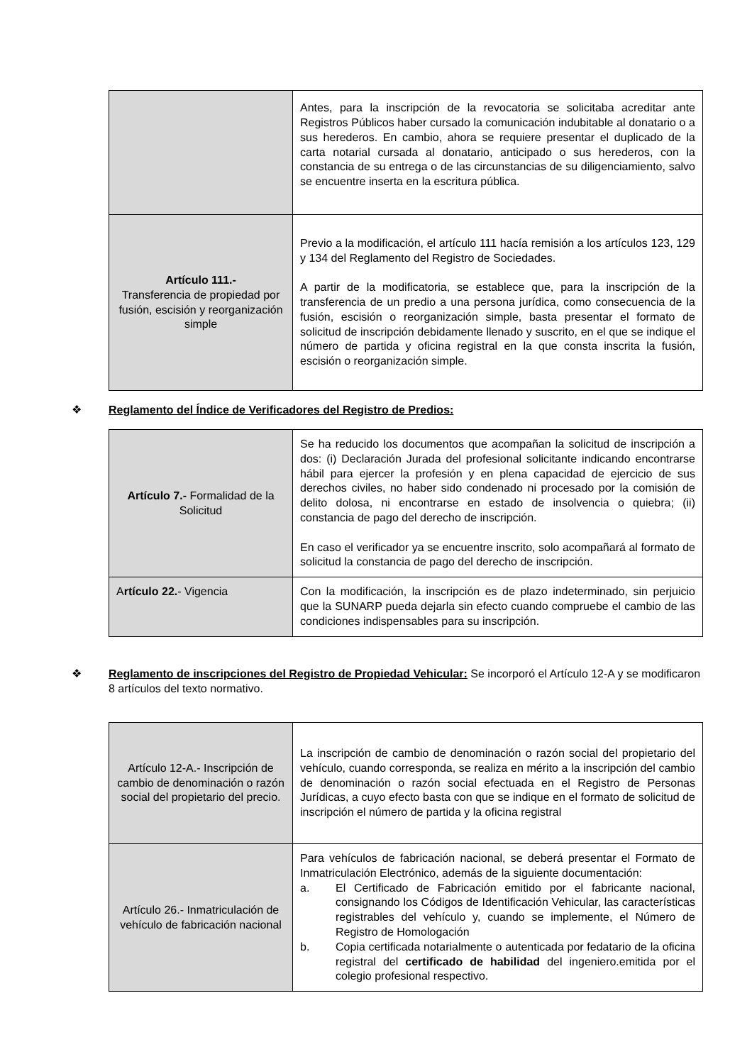| | Antes, para la inscripción de la revocatoria se solicitaba acreditar ante Registros Públicos haber cursado la comunicación indubitable al donatario o a sus herederos. En cambio, ahora se requiere presentar el duplicado de la carta notarial cursada al donatario, anticipado o sus herederos, con la constancia de su entrega o de las circunstancias de su diligenciamiento, salvo se encuentre inserta en la escritura pública. |
| Artículo 111.- Transferencia de propiedad por fusión, escisión y reorganización simple | Previo a la modificación, el artículo 111 hacía remisión a los artículos 123, 129 y 134 del Reglamento del Registro de Sociedades. A partir de la modificatoria, se establece que, para la inscripción de la transferencia de un predio a una persona jurídica, como consecuencia de la fusión, escisión o reorganización simple, basta presentar el formato de solicitud de inscripción debidamente llenado y suscrito, en el que se indique el número de partida y oficina registral en la que consta inscrita la fusión, escisión o reorganización simple. |
❖ Reglamento del Índice de Verificadores del Registro de Predios:
| Artículo 7.- Formalidad de la Solicitud | Se ha reducido los documentos que acompañan la solicitud de inscripción a dos: (i) Declaración Jurada del profesional solicitante indicando encontrarse hábil para ejercer la profesión y en plena capacidad de ejercicio de sus derechos civiles, no haber sido condenado ni procesado por la comisión de delito dolosa, ni encontrarse en estado de insolvencia o quiebra; (ii) constancia de pago del derecho de inscripción. En caso el verificador ya se encuentre inscrito, solo acompañará al formato de solicitud la constancia de pago del derecho de inscripción. |
| A rtículo 22. - Vigencia | Con la modificación, la inscripción es de plazo indeterminado, sin perjuicio que la SUNARP pueda dejarla sin efecto cuando compruebe el cambio de las condiciones indispensables para su inscripción. |
❖ Reglamento de inscripciones del Registro de Propiedad Vehicular: Se incorporó el Artículo 12-A y se modificaron 8 artículos del texto normativo.
| Artículo 12-A.- Inscripción de cambio de denominación o razón social del propietario del precio. | La inscripción de cambio de denominación o razón social del propietario del vehículo, cuando corresponda, se realiza en mérito a la inscripción del cambio de denominación o razón social efectuada en el Registro de Personas Jurídicas, a cuyo efecto basta con que se indique en el formato de solicitud de inscripción el número de partida y la oficina registral |
| Artículo 26.- Inmatriculación de vehículo de fabricación nacional | Para vehículos de fabricación nacional, se deberá presentar el Formato de Inmatriculación Electrónico, además de la siguiente documentación: a. El Certificado de Fabricación emitido por el fabricante nacional, consignando los Códigos de Identificación Vehicular, las características registrables del vehículo y, cuando se implemente, el Número de Registro de Homologación b. Copia certificada notarialmente o autenticada por fedatario de la oficina registral del certificado de habilidad del ingeniero.emitida por el colegio profesional respectivo. |